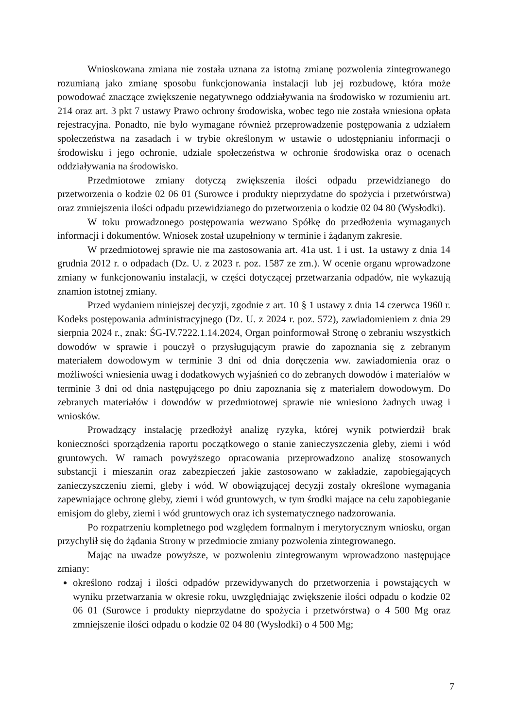Wnioskowana zmiana nie została uznana za istotną zmianę pozwolenia zintegrowanego rozumianą jako zmianę sposobu funkcjonowania instalacji lub jej rozbudowę, która może powodować znaczące zwiększenie negatywnego oddziaływania na środowisko w rozumieniu art. 214 oraz art. 3 pkt 7 ustawy Prawo ochrony środowiska, wobec tego nie została wniesiona opłata rejestracyjna. Ponadto, nie było wymagane również przeprowadzenie postępowania z udziałem społeczeństwa na zasadach i w trybie określonym w ustawie o udostępnianiu informacji o środowisku i jego ochronie, udziale społeczeństwa w ochronie środowiska oraz o ocenach oddziaływania na środowisko.
Przedmiotowe zmiany dotyczą zwiększenia ilości odpadu przewidzianego do przetworzenia o kodzie 02 06 01 (Surowce i produkty nieprzydatne do spożycia i przetwórstwa) oraz zmniejszenia ilości odpadu przewidzianego do przetworzenia o kodzie 02 04 80 (Wysłodki).
W toku prowadzonego postępowania wezwano Spółkę do przedłożenia wymaganych informacji i dokumentów. Wniosek został uzupełniony w terminie i żądanym zakresie.
W przedmiotowej sprawie nie ma zastosowania art. 41a ust. 1 i ust. 1a ustawy z dnia 14 grudnia 2012 r. o odpadach (Dz. U. z 2023 r. poz. 1587 ze zm.). W ocenie organu wprowadzone zmiany w funkcjonowaniu instalacji, w części dotyczącej przetwarzania odpadów, nie wykazują znamion istotnej zmiany.
Przed wydaniem niniejszej decyzji, zgodnie z art. 10 § 1 ustawy z dnia 14 czerwca 1960 r. Kodeks postępowania administracyjnego (Dz. U. z 2024 r. poz. 572), zawiadomieniem z dnia 29 sierpnia 2024 r., znak: ŚG-IV.7222.1.14.2024, Organ poinformował Stronę o zebraniu wszystkich dowodów w sprawie i pouczył o przysługującym prawie do zapoznania się z zebranym materiałem dowodowym w terminie 3 dni od dnia doręczenia ww. zawiadomienia oraz o możliwości wniesienia uwag i dodatkowych wyjaśnień co do zebranych dowodów i materiałów w terminie 3 dni od dnia następującego po dniu zapoznania się z materiałem dowodowym. Do zebranych materiałów i dowodów w przedmiotowej sprawie nie wniesiono żadnych uwag i wniosków.
Prowadzący instalację przedłożył analizę ryzyka, której wynik potwierdził brak konieczności sporządzenia raportu początkowego o stanie zanieczyszczenia gleby, ziemi i wód gruntowych. W ramach powyższego opracowania przeprowadzono analizę stosowanych substancji i mieszanin oraz zabezpieczeń jakie zastosowano w zakładzie, zapobiegających zanieczyszczeniu ziemi, gleby i wód. W obowiązującej decyzji zostały określone wymagania zapewniające ochronę gleby, ziemi i wód gruntowych, w tym środki mające na celu zapobieganie emisjom do gleby, ziemi i wód gruntowych oraz ich systematycznego nadzorowania.
Po rozpatrzeniu kompletnego pod względem formalnym i merytorycznym wniosku, organ przychylił się do żądania Strony w przedmiocie zmiany pozwolenia zintegrowanego.
Mając na uwadze powyższe, w pozwoleniu zintegrowanym wprowadzono następujące zmiany:
określono rodzaj i ilości odpadów przewidywanych do przetworzenia i powstających w wyniku przetwarzania w okresie roku, uwzględniając zwiększenie ilości odpadu o kodzie 02 06 01 (Surowce i produkty nieprzydatne do spożycia i przetwórstwa) o 4 500 Mg oraz zmniejszenie ilości odpadu o kodzie 02 04 80 (Wysłodki) o 4 500 Mg;
7